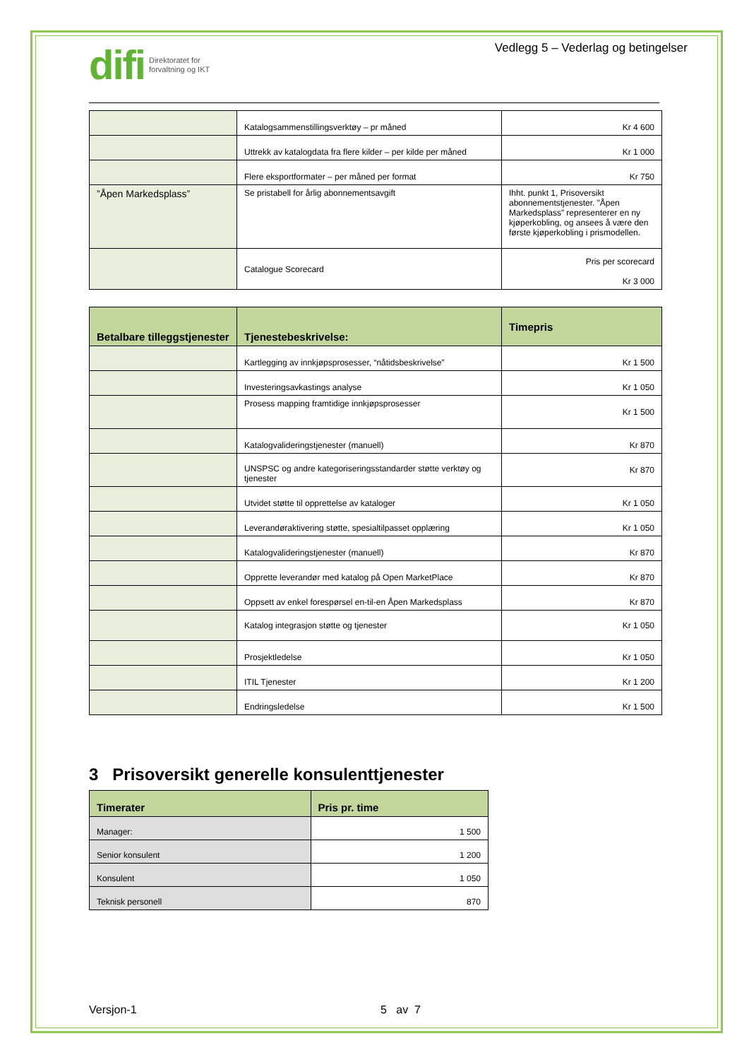difi Direktoratet for
forvaltning og IKT
Vedlegg 5 – Vederlag og betingelser
| | Katalogsammenstillingsverktøy – pr måned | Kr 4 600 |
| | Uttrekk av katalogdata fra flere kilder – per kilde per måned | Kr 1 000 |
| | Flere eksportformater – per måned per format | Kr 750 |
| ”Åpen Markedsplass” | Se pristabell for årlig abonnementsavgift | Ihht. punkt 1, Prisoversikt abonnementstjenester. ”Åpen Markedsplass” representerer en ny kjøperkobling, og ansees å være den første kjøperkobling i prismodellen. |
| | Catalogue Scorecard | Pris per scorecard Kr 3 000 |
| Betalbare tilleggstjenester | Tjenestebeskrivelse: | Timepris |
| --- | --- | --- |
| | Kartlegging av innkjøpsprosesser, “nåtidsbeskrivelse” | Kr 1 500 |
| | Investeringsavkastings analyse | Kr 1 050 |
| | Prosess mapping framtidige innkjøpsprosesser | Kr 1 500 |
| | Katalogvalideringstjenester (manuell) | Kr 870 |
| | UNSPSC og andre kategoriseringsstandarder støtte verktøy og tjenester | Kr 870 |
| | Utvidet støtte til opprettelse av kataloger | Kr 1 050 |
| | Leverandøraktivering støtte, spesialtilpasset opplæring | Kr 1 050 |
| | Katalogvalideringstjenester (manuell) | Kr 870 |
| | Opprette leverandør med katalog på Open MarketPlace | Kr 870 |
| | Oppsett av enkel forespørsel en-til-en Åpen Markedsplass | Kr 870 |
| | Katalog integrasjon støtte og tjenester | Kr 1 050 |
| | Prosjektledelse | Kr 1 050 |
| | ITIL Tjenester | Kr 1 200 |
| | Endringsledelse | Kr 1 500 |
3 Prisoversikt generelle konsulenttjenester
| Timerater | Pris pr. time |
| --- | --- |
| Manager: | 1 500 |
| Senior konsulent | 1 200 |
| Konsulent | 1 050 |
| Teknisk personell | 870 |
Versjon-1 5 av 7